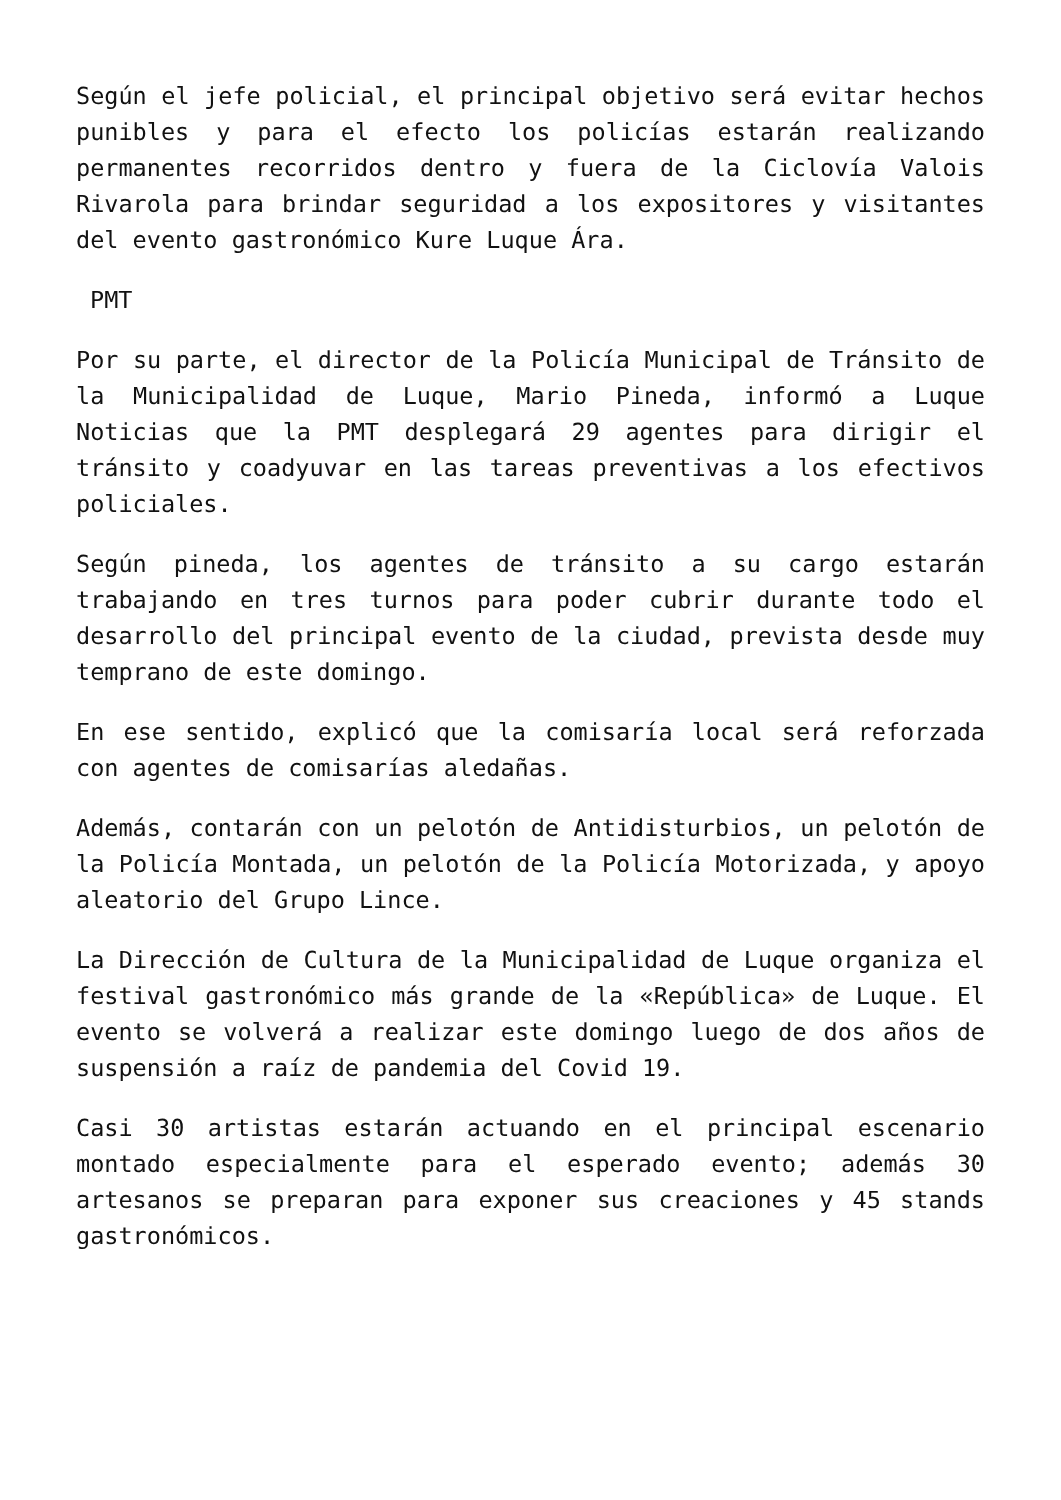Según el jefe policial, el principal objetivo será evitar hechos punibles y para el efecto los policías estarán realizando permanentes recorridos dentro y fuera de la Ciclovía Valois Rivarola para brindar seguridad a los expositores y visitantes del evento gastronómico Kure Luque Ára.
PMT
Por su parte, el director de la Policía Municipal de Tránsito de la Municipalidad de Luque, Mario Pineda, informó a Luque Noticias que la PMT desplegará 29 agentes para dirigir el tránsito y coadyuvar en las tareas preventivas a los efectivos policiales.
Según pineda, los agentes de tránsito a su cargo estarán trabajando en tres turnos para poder cubrir durante todo el desarrollo del principal evento de la ciudad, prevista desde muy temprano de este domingo.
En ese sentido, explicó que la comisaría local será reforzada con agentes de comisarías aledañas.
Además, contarán con un pelotón de Antidisturbios, un pelotón de la Policía Montada, un pelotón de la Policía Motorizada, y apoyo aleatorio del Grupo Lince.
La Dirección de Cultura de la Municipalidad de Luque organiza el festival gastronómico más grande de la «República» de Luque. El evento se volverá a realizar este domingo luego de dos años de suspensión a raíz de pandemia del Covid 19.
Casi 30 artistas estarán actuando en el principal escenario montado especialmente para el esperado evento; además 30 artesanos se preparan para exponer sus creaciones y 45 stands gastronómicos.